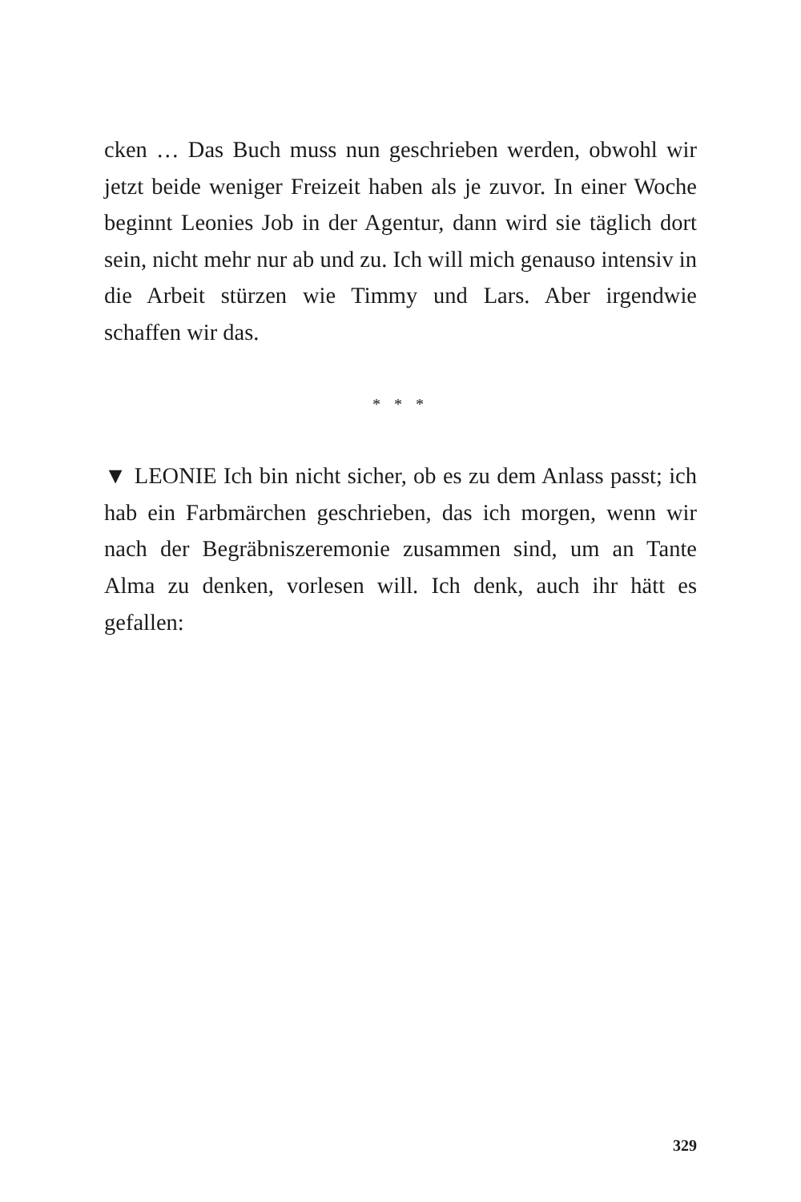cken … Das Buch muss nun geschrieben werden, obwohl wir jetzt beide weniger Freizeit haben als je zuvor. In einer Woche beginnt Leonies Job in der Agentur, dann wird sie täglich dort sein, nicht mehr nur ab und zu. Ich will mich genauso intensiv in die Arbeit stürzen wie Timmy und Lars. Aber irgendwie schaffen wir das.
* * *
▼ LEONIE Ich bin nicht sicher, ob es zu dem Anlass passt; ich hab ein Farbmärchen geschrieben, das ich morgen, wenn wir nach der Begräbniszeremonie zusammen sind, um an Tante Alma zu denken, vorlesen will. Ich denk, auch ihr hätt es gefallen:
329